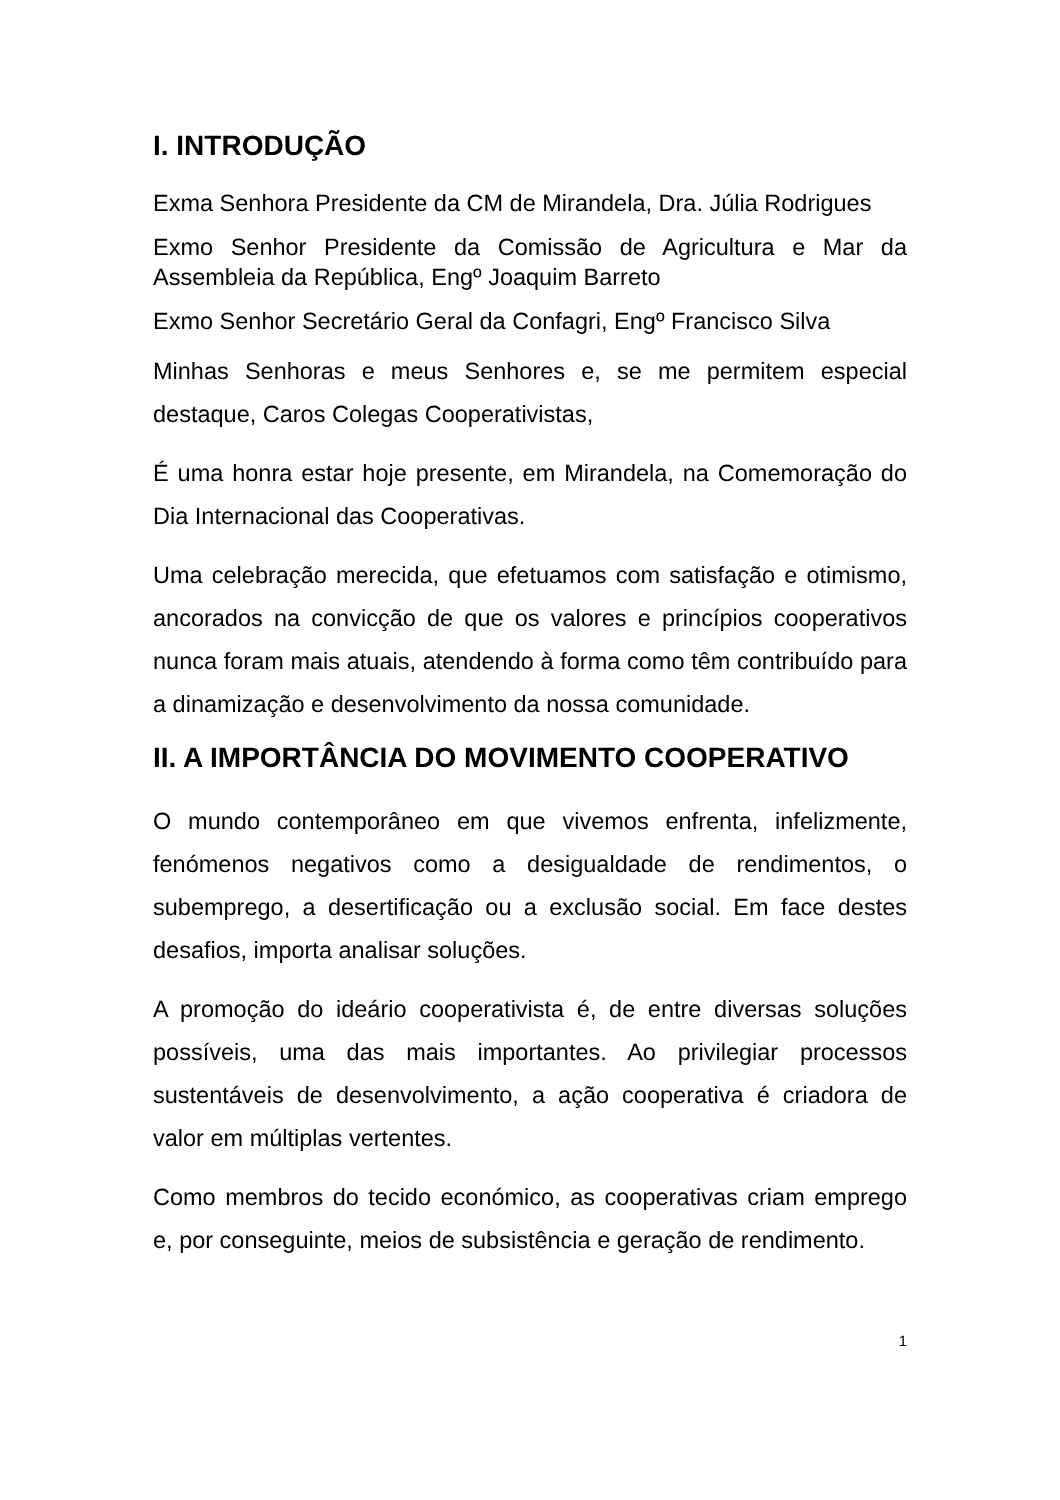I. INTRODUÇÃO
Exma Senhora Presidente da CM de Mirandela, Dra. Júlia Rodrigues
Exmo Senhor Presidente da Comissão de Agricultura e Mar da Assembleia da República, Engº Joaquim Barreto
Exmo Senhor Secretário Geral da Confagri, Engº Francisco Silva
Minhas Senhoras e meus Senhores e, se me permitem especial destaque, Caros Colegas Cooperativistas,
É uma honra estar hoje presente, em Mirandela, na Comemoração do Dia Internacional das Cooperativas.
Uma celebração merecida, que efetuamos com satisfação e otimismo, ancorados na convicção de que os valores e princípios cooperativos nunca foram mais atuais, atendendo à forma como têm contribuído para a dinamização e desenvolvimento da nossa comunidade.
II. A IMPORTÂNCIA DO MOVIMENTO COOPERATIVO
O mundo contemporâneo em que vivemos enfrenta, infelizmente, fenómenos negativos como a desigualdade de rendimentos, o subemprego, a desertificação ou a exclusão social. Em face destes desafios, importa analisar soluções.
A promoção do ideário cooperativista é, de entre diversas soluções possíveis, uma das mais importantes. Ao privilegiar processos sustentáveis de desenvolvimento, a ação cooperativa é criadora de valor em múltiplas vertentes.
Como membros do tecido económico, as cooperativas criam emprego e, por conseguinte, meios de subsistência e geração de rendimento.
1